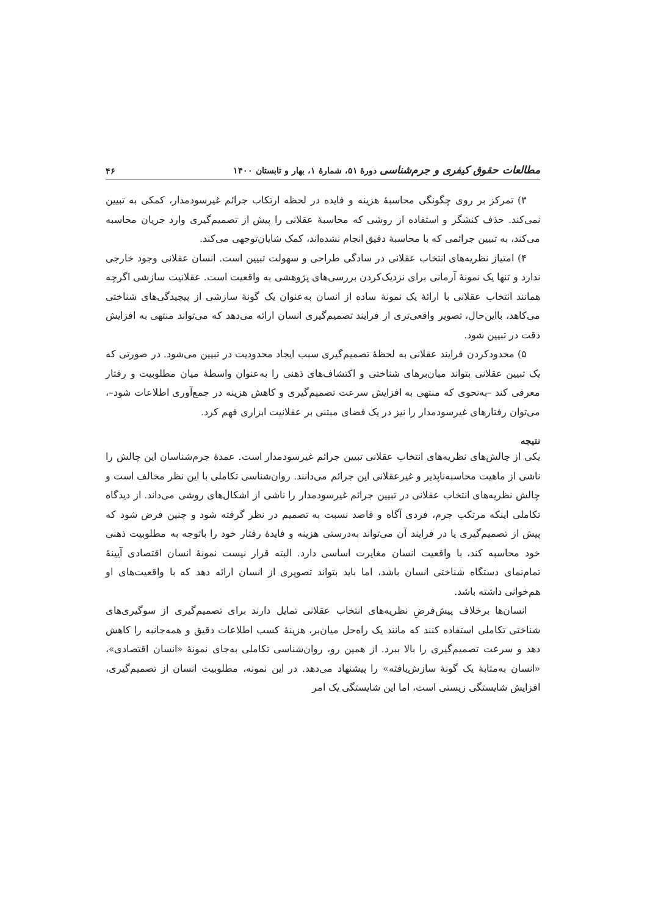مطالعات حقوق کیفری و جرم‌شناسی دورهٔ ۵۱، شمارهٔ ۱، بهار و تابستان ۱۴۰۰ ۴۶
۳) تمرکز بر روی چگونگی محاسبهٔ هزینه و فایده در لحظه ارتکاب جرائم غیرسودمدار، کمکی به تبیین نمی‌کند. حذف کنشگر و استفاده از روشی که محاسبهٔ عقلانی را پیش از تصمیم‌گیری وارد جریان محاسبه می‌کند، به تبیین جرائمی که با محاسبهٔ دقیق انجام نشده‌اند، کمک شایان‌توجهی می‌کند.
۴) امتیاز نظریه‌های انتخاب عقلانی در سادگی طراحی و سهولت تبیین است. انسان عقلانی وجود خارجی ندارد و تنها یک نمونهٔ آرمانی برای نزدیک‌کردن بررسی‌های پژوهشی به واقعیت است. عقلانیت سازشی اگرچه همانند انتخاب عقلانی با ارائهٔ یک نمونهٔ ساده از انسان به‌عنوان یک گونهٔ سازشی از پیچیدگی‌های شناختی می‌کاهد، بااین‌حال، تصویر واقعی‌تری از فرایند تصمیم‌گیری انسان ارائه می‌دهد که می‌تواند منتهی به افزایش دقت در تبیین شود.
۵) محدودکردن فرایند عقلانی به لحظهٔ تصمیم‌گیری سبب ایجاد محدودیت در تبیین می‌شود. در صورتی که یک تبیین عقلانی بتواند میان‌برهای شناختی و اکتشاف‌های ذهنی را به‌عنوان واسطهٔ میان مطلوبیت و رفتار معرفی کند –به‌نحوی که منتهی به افزایش سرعت تصمیم‌گیری و کاهش هزینه در جمع‌آوری اطلاعات شود–، می‌توان رفتارهای غیرسودمدار را نیز در یک فضای مبتنی بر عقلانیت ابزاری فهم کرد.
نتیجه
یکی از چالش‌های نظریه‌های انتخاب عقلانی تبیین جرائم غیرسودمدار است. عمدهٔ جرم‌شناسان این چالش را ناشی از ماهیت محاسبه‌ناپذیر و غیرعقلانی این جرائم می‌دانند. روان‌شناسی تکاملی با این نظر مخالف است و چالش نظریه‌های انتخاب عقلانی در تبیین جرائم غیرسودمدار را ناشی از اشکال‌های روشی می‌داند. از دیدگاه تکاملی اینکه مرتکب جرم، فردی آگاه و قاصد نسبت به تصمیم در نظر گرفته شود و چنین فرض شود که پیش از تصمیم‌گیری یا در فرایند آن می‌تواند به‌درستی هزینه و فایدهٔ رفتار خود را باتوجه به مطلوبیت ذهنی خود محاسبه کند، با واقعیت انسان مغایرت اساسی دارد. البته قرار نیست نمونهٔ انسان اقتصادی آیینهٔ تمام‌نمای دستگاه شناختی انسان باشد، اما باید بتواند تصویری از انسان ارائه دهد که با واقعیت‌های او هم‌خوانی داشته باشد.
انسان‌ها برخلاف پیش‌فرضِ نظریه‌های انتخاب عقلانی تمایل دارند برای تصمیم‌گیری از سوگیری‌های شناختی تکاملی استفاده کنند که مانند یک راه‌حل میان‌بر، هزینهٔ کسب اطلاعات دقیق و همه‌جانبه را کاهش دهد و سرعت تصمیم‌گیری را بالا ببرد. از همین رو، روان‌شناسی تکاملی به‌جای نمونهٔ «انسان اقتصادی»، «انسان به‌مثابهٔ یک گونهٔ سازش‌یافته» را پیشنهاد می‌دهد. در این نمونه، مطلوبیت انسان از تصمیم‌گیری، افزایش شایستگی زیستی است، اما این شایستگی یک امر